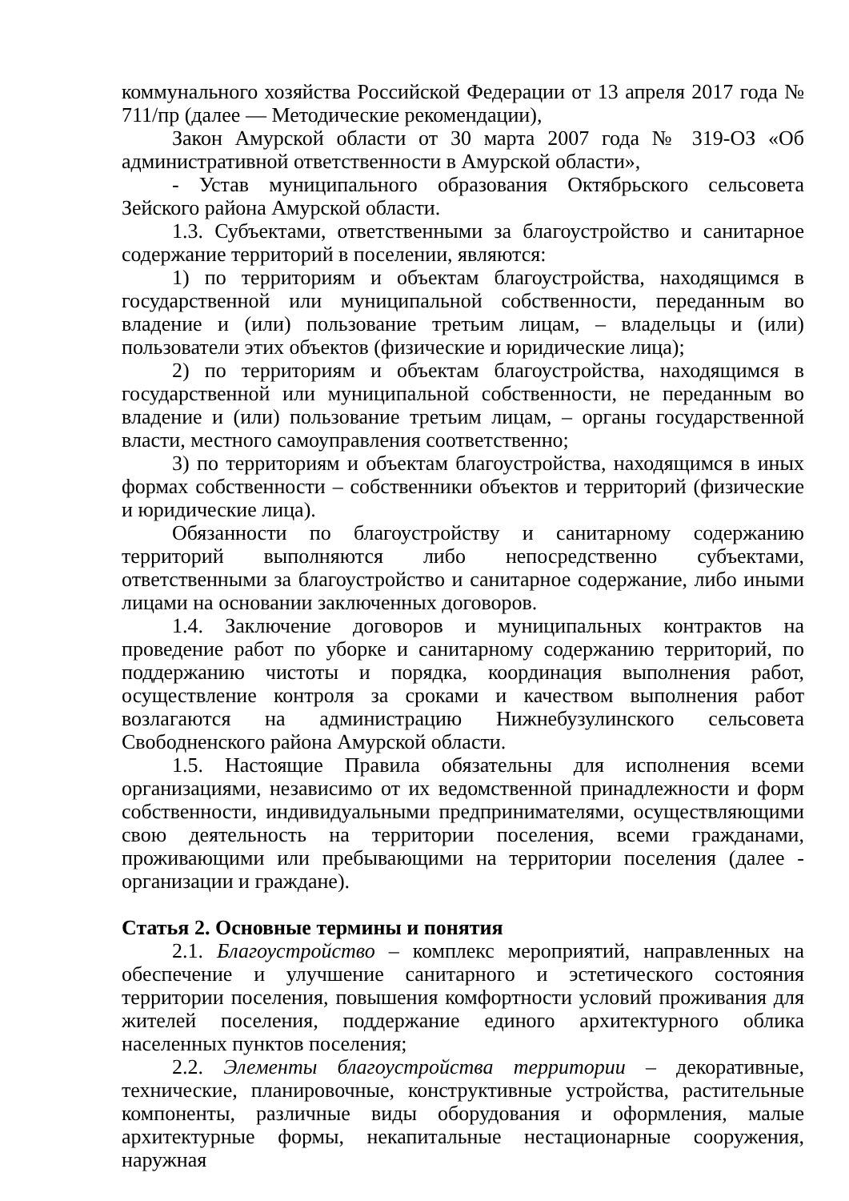коммунального хозяйства Российской Федерации от 13 апреля 2017 года № 711/пр (далее — Методические рекомендации),
Закон Амурской области от 30 марта 2007 года № 319-ОЗ «Об административной ответственности в Амурской области»,
- Устав муниципального образования Октябрьского сельсовета Зейского района Амурской области.
1.3. Субъектами, ответственными за благоустройство и санитарное содержание территорий в поселении, являются:
1) по территориям и объектам благоустройства, находящимся в государственной или муниципальной собственности, переданным во владение и (или) пользование третьим лицам, – владельцы и (или) пользователи этих объектов (физические и юридические лица);
2) по территориям и объектам благоустройства, находящимся в государственной или муниципальной собственности, не переданным во владение и (или) пользование третьим лицам, – органы государственной власти, местного самоуправления соответственно;
3) по территориям и объектам благоустройства, находящимся в иных формах собственности – собственники объектов и территорий (физические и юридические лица).
Обязанности по благоустройству и санитарному содержанию территорий выполняются либо непосредственно субъектами, ответственными за благоустройство и санитарное содержание, либо иными лицами на основании заключенных договоров.
1.4. Заключение договоров и муниципальных контрактов на проведение работ по уборке и санитарному содержанию территорий, по поддержанию чистоты и порядка, координация выполнения работ, осуществление контроля за сроками и качеством выполнения работ возлагаются на администрацию Нижнебузулинского сельсовета Свободненского района Амурской области.
1.5. Настоящие Правила обязательны для исполнения всеми организациями, независимо от их ведомственной принадлежности и форм собственности, индивидуальными предпринимателями, осуществляющими свою деятельность на территории поселения, всеми гражданами, проживающими или пребывающими на территории поселения (далее - организации и граждане).
Статья 2. Основные термины и понятия
2.1. Благоустройство – комплекс мероприятий, направленных на обеспечение и улучшение санитарного и эстетического состояния территории поселения, повышения комфортности условий проживания для жителей поселения, поддержание единого архитектурного облика населенных пунктов поселения;
2.2. Элементы благоустройства территории – декоративные, технические, планировочные, конструктивные устройства, растительные компоненты, различные виды оборудования и оформления, малые архитектурные формы, некапитальные нестационарные сооружения, наружная